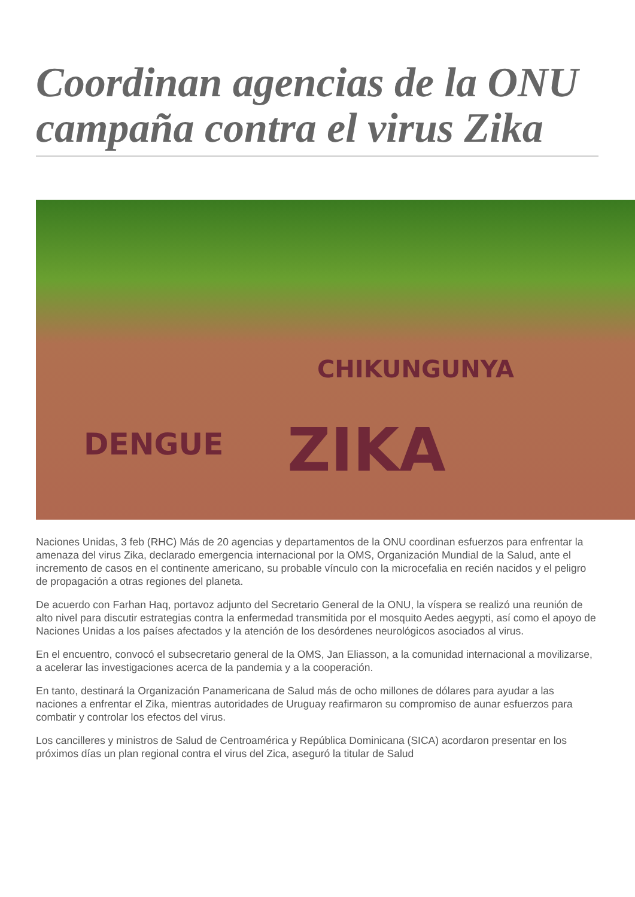Coordinan agencias de la ONU campaña contra el virus Zika
CHIKUNGUNYA
DENGUE ZIKA
Naciones Unidas, 3 feb (RHC) Más de 20 agencias y departamentos de la ONU coordinan esfuerzos para enfrentar la amenaza del virus Zika, declarado emergencia internacional por la OMS, Organización Mundial de la Salud, ante el incremento de casos en el continente americano, su probable vínculo con la microcefalia en recién nacidos y el peligro de propagación a otras regiones del planeta.
De acuerdo con Farhan Haq, portavoz adjunto del Secretario General de la ONU, la víspera se realizó una reunión de alto nivel para discutir estrategias contra la enfermedad transmitida por el mosquito Aedes aegypti, así como el apoyo de Naciones Unidas a los países afectados y la atención de los desórdenes neurológicos asociados al virus.
En el encuentro, convocó el subsecretario general de la OMS, Jan Eliasson, a la comunidad internacional a movilizarse, a acelerar las investigaciones acerca de la pandemia y a la cooperación.
En tanto, destinará la Organización Panamericana de Salud más de ocho millones de dólares para ayudar a las naciones a enfrentar el Zika, mientras autoridades de Uruguay reafirmaron su compromiso de aunar esfuerzos para combatir y controlar los efectos del virus.
Los cancilleres y ministros de Salud de Centroamérica y República Dominicana (SICA) acordaron presentar en los próximos días un plan regional contra el virus del Zica, aseguró la titular de Salud